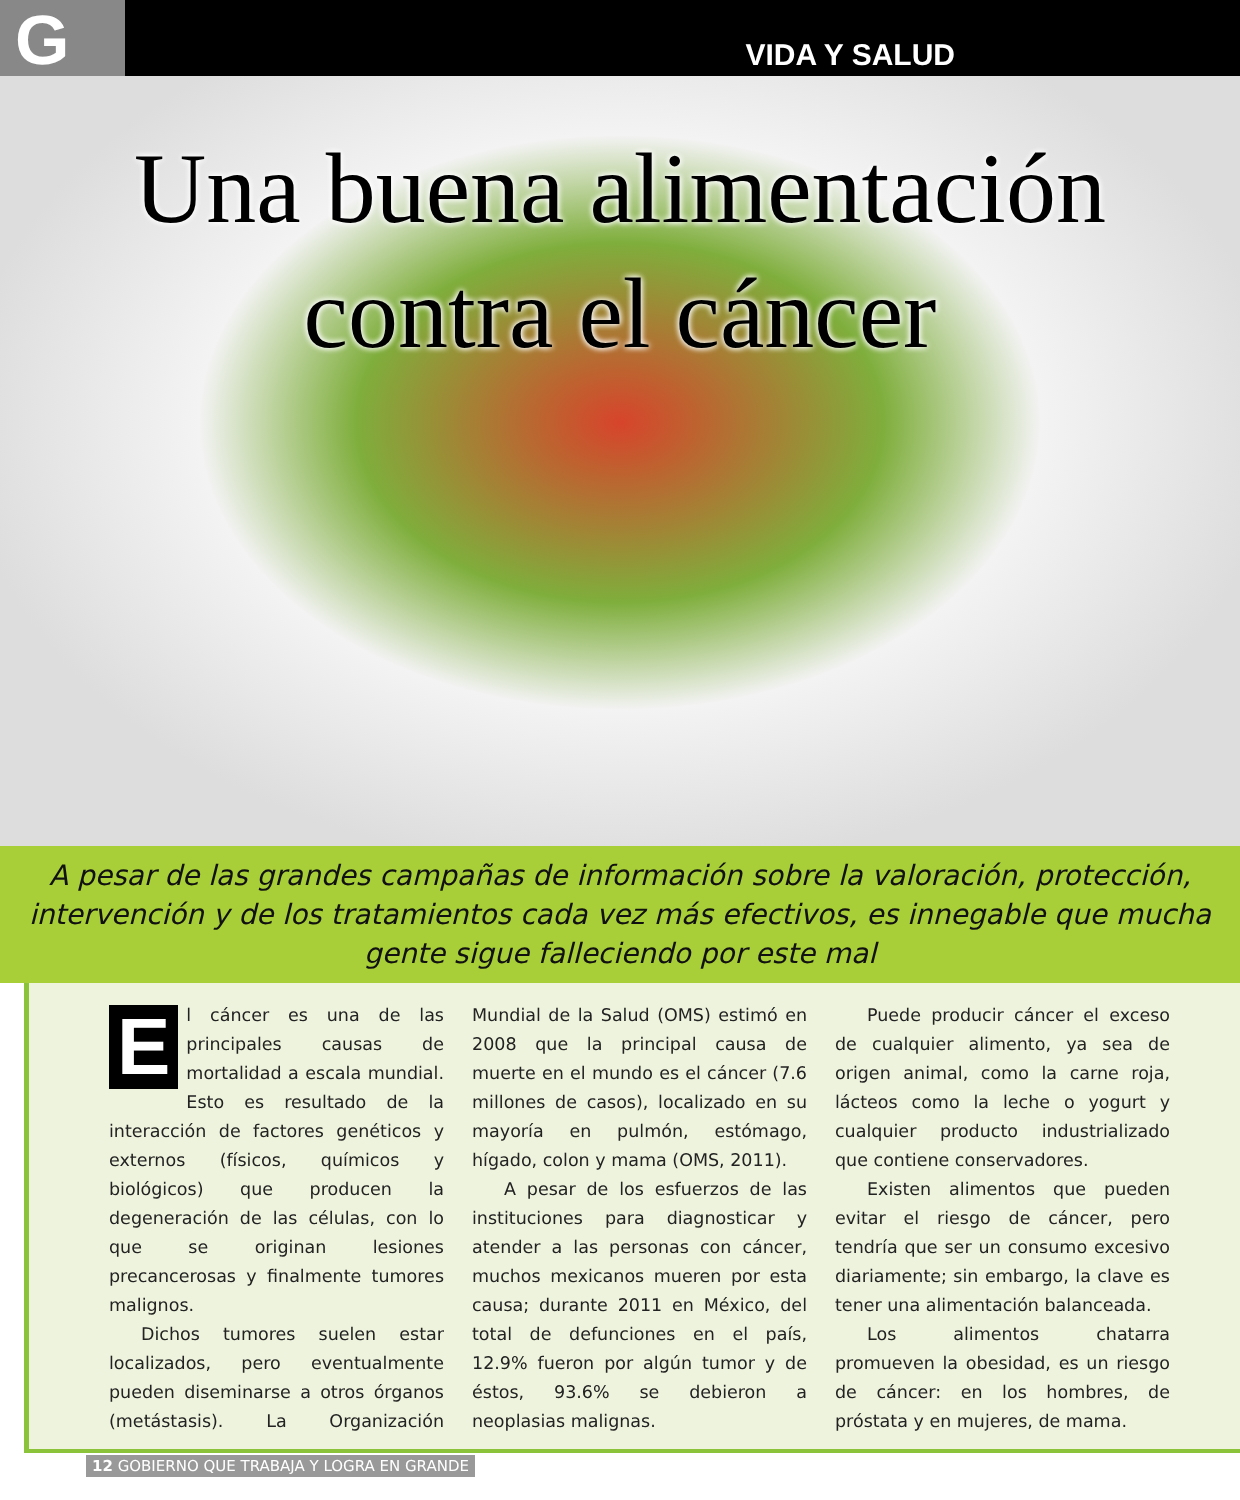G
VIDA Y SALUD
Una buena alimentación
contra el cáncer
A pesar de las grandes campañas de información sobre la valoración, protección,
intervención y de los tratamientos cada vez más efectivos, es innegable que mucha
gente sigue falleciendo por este mal
El cáncer es una de las principales causas de mortalidad a escala mundial. Esto es resultado de la interacción de factores genéticos y externos (físicos, químicos y biológicos) que producen la degeneración de las células, con lo que se originan lesiones precancerosas y finalmente tumores malignos.
Dichos tumores suelen estar localizados, pero eventualmente pueden diseminarse a otros órganos (metástasis). La Organización Mundial de la Salud (OMS) estimó en 2008 que la principal causa de muerte en el mundo es el cáncer (7.6 millones de casos), localizado en su mayoría en pulmón, estómago, hígado, colon y mama (OMS, 2011).
A pesar de los esfuerzos de las instituciones para diagnosticar y atender a las personas con cáncer, muchos mexicanos mueren por esta causa; durante 2011 en México, del total de defunciones en el país, 12.9% fueron por algún tumor y de éstos, 93.6% se debieron a neoplasias malignas.
Puede producir cáncer el exceso de cualquier alimento, ya sea de origen animal, como la carne roja, lácteos como la leche o yogurt y cualquier producto industrializado que contiene conservadores.
Existen alimentos que pueden evitar el riesgo de cáncer, pero tendría que ser un consumo excesivo diariamente; sin embargo, la clave es tener una alimentación balanceada.
Los alimentos chatarra promueven la obesidad, es un riesgo de cáncer: en los hombres, de próstata y en mujeres, de mama.
12 GOBIERNO QUE TRABAJA Y LOGRA EN GRANDE